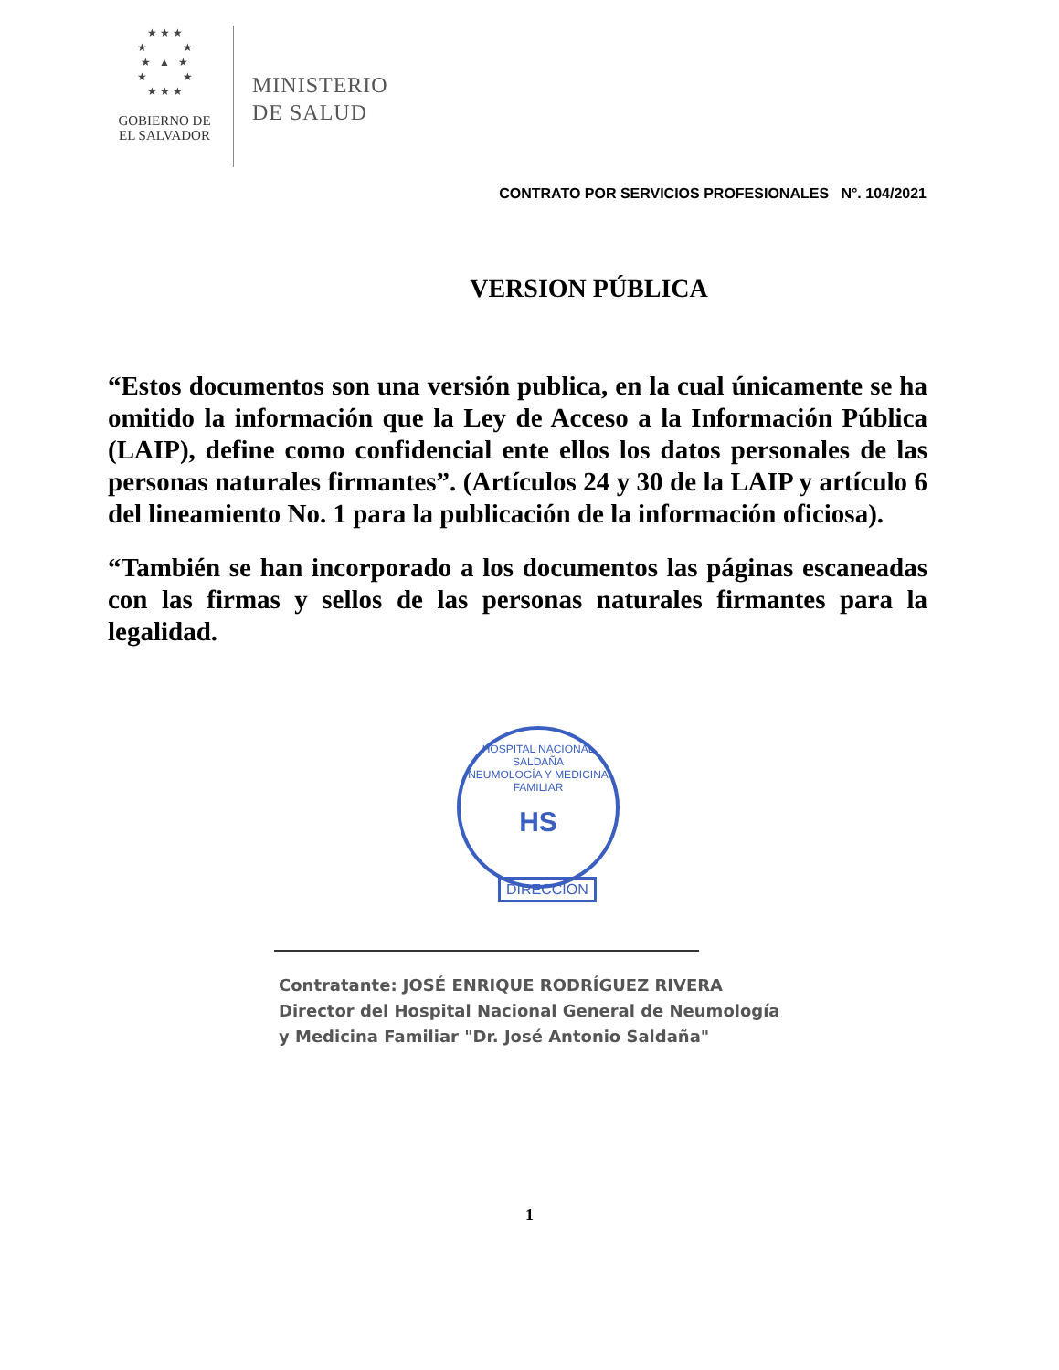★ ★ ★
★ ★
★ ▲ ★
★ ★
★ ★ ★
GOBIERNO DE
EL SALVADOR
MINISTERIO
DE SALUD
CONTRATO POR SERVICIOS PROFESIONALES N°. 104/2021
VERSION PÚBLICA
“Estos documentos son una versión publica, en la cual únicamente se ha omitido la información que la Ley de Acceso a la Información Pública (LAIP), define como confidencial ente ellos los datos personales de las personas naturales firmantes”. (Artículos 24 y 30 de la LAIP y artículo 6 del lineamiento No. 1 para la publicación de la información oficiosa).
“También se han incorporado a los documentos las páginas escaneadas con las firmas y sellos de las personas naturales firmantes para la legalidad.
HOSPITAL NACIONAL SALDAÑA
NEUMOLOGÍA Y MEDICINA FAMILIAR
HS
DIRECCION
Contratante: JOSÉ ENRIQUE RODRÍGUEZ RIVERA
Director del Hospital Nacional General de Neumología
y Medicina Familiar "Dr. José Antonio Saldaña"
1